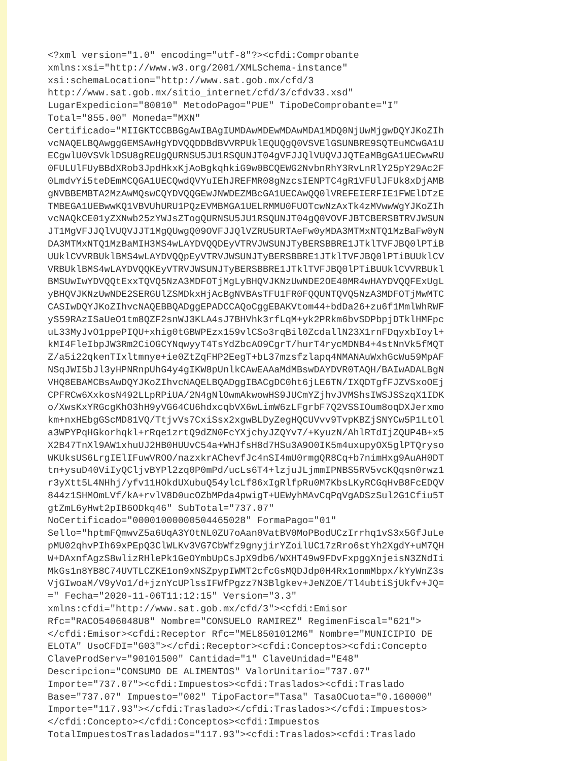<?xml version="1.0" encoding="utf-8"?><cfdi:Comprobante
xmlns:xsi="http://www.w3.org/2001/XMLSchema-instance"
xsi:schemaLocation="http://www.sat.gob.mx/cfd/3
http://www.sat.gob.mx/sitio_internet/cfd/3/cfdv33.xsd"
LugarExpedicion="80010" MetodoPago="PUE" TipoDeComprobante="I"
Total="855.00" Moneda="MXN"
Certificado="MIIGKTCCBBGgAwIBAgIUMDAwMDEwMDAwMDA1MDQ0NjUwMjgwDQYJKoZIh
vcNAQELBQAwggGEMSAwHgYDVQQDDBdBVVRPUklEQUQgQ0VSVElGSUNBRE9SQTEuMCwGA1U
ECgwlU0VSVklDSU8gREUgQURNSU5JU1RSQUNJT04gVFJJQlVUQVJJQTEaMBgGA1UECwwRU
0FULUlFUyBBdXRob3JpdHkxKjAoBgkqhkiG9w0BCQEWG2NvbnRhY3RvLnRlY25pY29Ac2F
0LmdvYi5teDEmMCQGA1UECQwdQVYuIEhJREFMR08gNzcsIENPTC4gR1VFUlJFUk8xDjAMB
gNVBBEMBTA2MzAwMQswCQYDVQQGEwJNWDEZMBcGA1UECAwQQ0lVREFEIERFIE1FWElDTzE
TMBEGA1UEBwwKQ1VBVUhURU1PQzEVMBMGA1UELRMMU0FUOTcwNzAxTk4zMVwwWgYJKoZIh
vcNAQkCE01yZXNwb25zYWJsZTogQURNSU5JU1RSQUNJT04gQ0VOVFJBTCBERSBTRVJWSUN
JT1MgVFJJQlVUQVJJT1MgQUwgQ09OVFJJQlVZRU5URTAeFw0yMDA3MTMxNTQ1MzBaFw0yN
DA3MTMxNTQ1MzBaMIH3MS4wLAYDVQQDEyVTRVJWSUNJTyBERSBBRE1JTklTVFJBQ0lPTiB
UUklCVVRBUklBMS4wLAYDVQQpEyVTRVJWSUNJTyBERSBBRE1JTklTVFJBQ0lPTiBUUklCV
VRBUklBMS4wLAYDVQQKEyVTRVJWSUNJTyBERSBBRE1JTklTVFJBQ0lPTiBUUklCVVRBUkl
BMSUwIwYDVQQtExxTQVQ5NzA3MDFOTjMgLyBHQVJKNzUwNDE2OE40MR4wHAYDVQQFExUgL
yBHQVJKNzUwNDE2SERGUlZSMDkxHjAcBgNVBAsTFU1FR0FQQUNTQVQ5NzA3MDFOTjMwMTC
CASIwDQYJKoZIhvcNAQEBBQADggEPADCCAQoCggEBAKVtom44+bdDa26+zu6f1MmlWhRWF
yS59RAzISaUeO1tm8QZF2snWJ3KLA4sJ7BHVhk3rfLqM+yk2PRkm6bvSDPbpjDTklHMFpc
uL33MyJvO1ppePIQU+xhig0tGBWPEzx159vlCSo3rqBil0ZcdallN23X1rnFDqyxbIoyl+
kMI4FleIbpJW3Rm2CiOGCYNqwyyT4TsYdZbcAO9CgrT/hurT4rycMDNB4+4stNnVk5fMQT
Z/a5i22qkenTIxltmnye+ie0ZtZqFHP2EegT+bL37mzsfzlapq4NMANAuWxhGcWu59MpAF
NSqJWI5bJl3yHPNRnpUhG4y4gIKW8pUnlkCAwEAAaMdMBswDAYDVR0TAQH/BAIwADALBgN
VHQ8EBAMCBsAwDQYJKoZIhvcNAQELBQADggIBACgDC0ht6jLE6TN/IXQDTgfFJZVSxoOEj
CPFRCw6XxkosN492LLpRPiUA/2N4gNlOwmAkwowHS9JUCmYZjhvJVMShsIWSJSSzqX1IDK
o/XwsKxYRGcgKhO3hH9yVG64CU6hdxcqbVX6wLimW6zLFgrbF7Q2VSSIOum8oqDXJerxmo
km+nxHEbgGScMD81VQ/TtjvVs7CxiSsx2xgwBLDyZegHQCUVvv9TvpKBZjSNYCw5P1LtOl
a3WPYPqHGkorhqkl+rRqe1zrtQ9dZN0FcYXjchyJZQYv7/+KyuzN/AhlRTdIjZQUP4B+x5
X2B47TnXl9AW1xhuUJ2HB0HUUvC54a+WHJfsH8d7HSu3A9O0IK5m4uxupyOX5glPTQryso
WKUksUS6LrgIElIFuwVROO/nazxkrAChevfJc4nSI4mU0rmgQR8Cq+b7nimHxg9AuAH0DT
tn+ysuD40ViIyQCljvBYPl2zq0P0mPd/ucLs6T4+lzjuJLjmmIPNBS5RV5vcKQqsn0rwz1
r3yXtt5L4NHhj/yfv11HOkdUXubuQ54ylcLf86xIgRlfpRu0M7KbsLKyRCGqHvB8FcEDQV
844z1SHMOmLVf/kA+rvlV8D0ucOZbMPda4pwigT+UEWyhMAvCqPqVgADSzSul2G1Cfiu5T
gtZmL6yHwt2pIB6ODkq46" SubTotal="737.07"
NoCertificado="00001000000504465028" FormaPago="01"
Sello="hptmFQmwvZ5a6UqA3YOtNL0ZU7oAan0VatBV0MoPBodUCzIrrhq1vS3x5GfJuLe
pMU02qhvPIh69xPEpQ3ClWLKv3VG7CbWfz9gnyjirYZoilUC17zRro6stYh2XgdY+uM7QH
W+DAxnfAgzS8wlizRHlePk1GeOYmbUpCsJpX9db6/WXHT49w9FDvFxpggXnjeisN3ZNdIi
MkGs1n8YB8C74UVTLCZKE1on9xNSZpypIWMT2cfcGsMQDJdp0H4Rx1onmMbpx/kYyWnZ3s
VjGIwoaM/V9yVo1/d+jznYcUPlssIFWfPgzz7N3Blgkev+JeNZOE/Tl4ubtiSjUkfv+JQ=
=" Fecha="2020-11-06T11:12:15" Version="3.3"
xmlns:cfdi="http://www.sat.gob.mx/cfd/3"><cfdi:Emisor
Rfc="RACO5406048U8" Nombre="CONSUELO RAMIREZ" RegimenFiscal="621">
</cfdi:Emisor><cfdi:Receptor Rfc="MEL8501012M6" Nombre="MUNICIPIO DE
ELOTA" UsoCFDI="G03"></cfdi:Receptor><cfdi:Conceptos><cfdi:Concepto
ClaveProdServ="90101500" Cantidad="1" ClaveUnidad="E48"
Descripcion="CONSUMO DE ALIMENTOS" ValorUnitario="737.07"
Importe="737.07"><cfdi:Impuestos><cfdi:Traslados><cfdi:Traslado
Base="737.07" Impuesto="002" TipoFactor="Tasa" TasaOCuota="0.160000"
Importe="117.93"></cfdi:Traslado></cfdi:Traslados></cfdi:Impuestos>
</cfdi:Concepto></cfdi:Conceptos><cfdi:Impuestos
TotalImpuestosTrasladados="117.93"><cfdi:Traslados><cfdi:Traslado